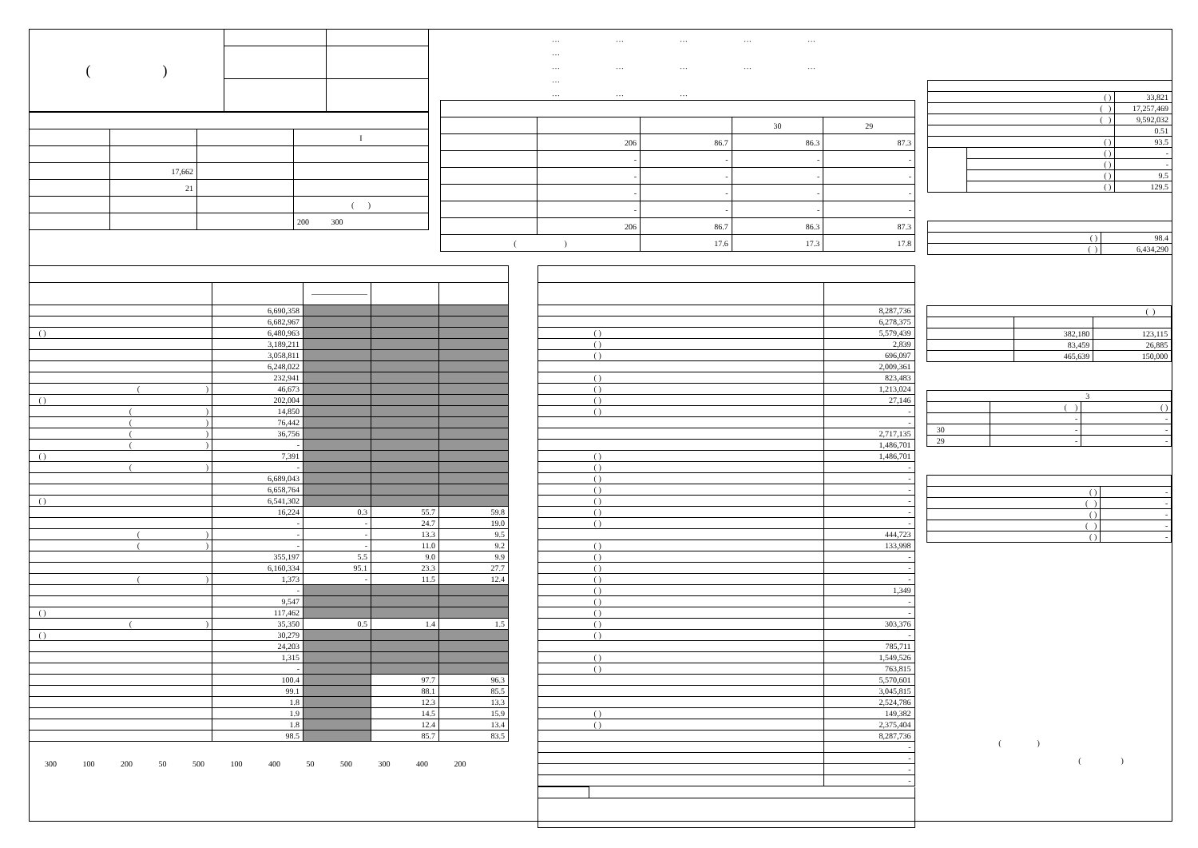| ( ) | | |
| | | | I |
| | 17,662 | | |
| | 21 | | |
| | | | ( ) |
| | | | 200 300 |
… … … … … …
… … … … … …
… … …
| | | | 30 | 29 |
| | 206 | 86.7 | 86.3 | 87.3 |
| | - | - | - | - |
| | - | - | - | - |
| | - | - | - | - |
| | - | - | - | - |
| | 206 | 86.7 | 86.3 | 87.3 |
| ( ) | | 17.6 | 17.3 | 17.8 |
| ( ) | | 33,821 |
| ( ) | | 17,257,469 |
| ( ) | | 9,592,032 |
| | | 0.51 |
| ( ) | | 93.5 |
| | ( ) | - |
| | ( ) | - |
| | ( ) | 9.5 |
| | ( ) | 129.5 |
| ( ) | 98.4 |
| ( ) | 6,434,290 |
| | | ——————— | | |
| | 6,690,358 | | | |
| | 6,682,967 | | | |
| ( ) | 6,480,963 | | | |
| | 3,189,211 | | | |
| | 3,058,811 | | | |
| | 6,248,022 | | | |
| | 232,941 | | | |
| ( ) | 46,673 | | | |
| ( ) | 202,004 | | | |
| ( ) | 14,850 | | | |
| ( ) | 76,442 | | | |
| ( ) | 36,756 | | | |
| ( ) | - | | | |
| ( ) | 7,391 | | | |
| ( ) | - | | | |
| | 6,689,043 | | | |
| | 6,658,764 | | | |
| ( ) | 6,541,302 | | | |
| | 16,224 | 0.3 | 55.7 | 59.8 |
| | - | - | 24.7 | 19.0 |
| ( ) | - | - | 13.3 | 9.5 |
| ( ) | - | - | 11.0 | 9.2 |
| | 355,197 | 5.5 | 9.0 | 9.9 |
| | 6,160,334 | 95.1 | 23.3 | 27.7 |
| ( ) | 1,373 | - | 11.5 | 12.4 |
| | - | | | |
| | 9,547 | | | |
| ( ) | 117,462 | | | |
| ( ) | 35,350 | 0.5 | 1.4 | 1.5 |
| ( ) | 30,279 | | | |
| | 24,203 | | | |
| | 1,315 | | | |
| | - | | | |
| | 100.4 | | 97.7 | 96.3 |
| | 99.1 | | 88.1 | 85.5 |
| | 1.8 | | 12.3 | 13.3 |
| | 1.9 | | 14.5 | 15.9 |
| | 1.8 | | 12.4 | 13.4 |
| | 98.5 | | 85.7 | 83.5 |
300 100 200 50 500 100 400 50 500 300 400 200
| | 8,287,736 |
| | 6,278,375 |
| ( ) | 5,579,439 |
| ( ) | 2,839 |
| ( ) | 696,097 |
| | 2,009,361 |
| ( ) | 823,483 |
| ( ) | 1,213,024 |
| ( ) | 27,146 |
| ( ) | - |
| | - |
| | 2,717,135 |
| | 1,486,701 |
| ( ) | 1,486,701 |
| ( ) | - |
| ( ) | - |
| ( ) | - |
| ( ) | - |
| ( ) | - |
| ( ) | - |
| | 444,723 |
| ( ) | 133,998 |
| ( ) | - |
| ( ) | - |
| ( ) | - |
| ( ) | 1,349 |
| ( ) | - |
| ( ) | - |
| ( ) | 303,376 |
| ( ) | - |
| | 785,711 |
| ( ) | 1,549,526 |
| ( ) | 763,815 |
| | 5,570,601 |
| | 3,045,815 |
| | 2,524,786 |
| ( ) | 149,382 |
| ( ) | 2,375,404 |
| | 8,287,736 |
| | - |
| | - |
| | - |
| | - |
| ( ) | | |
| | 382,180 | 123,115 |
| | 83,459 | 26,885 |
| | 465,639 | 150,000 |
| 3 | | |
| | ( ) | ( ) |
| | - | - |
| 30 | - | - |
| 29 | - | - |
| ( ) | - |
| ( ) | - |
| ( ) | - |
| ( ) | - |
| ( ) | - |
( )
( )